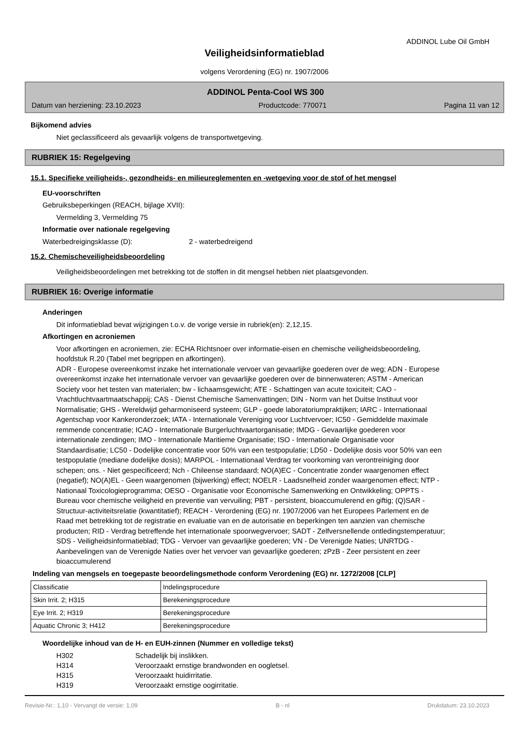ADDINOL Lube Oil GmbH
Veiligheidsinformatieblad
volgens Verordening (EG) nr. 1907/2006
ADDINOL Penta-Cool WS 300
Datum van herziening: 23.10.2023 Productcode: 770071 Pagina 11 van 12
Bijkomend advies
Niet geclassificeerd als gevaarlijk volgens de transportwetgeving.
RUBRIEK 15: Regelgeving
15.1. Specifieke veiligheids-, gezondheids- en milieureglementen en -wetgeving voor de stof of het mengsel
EU-voorschriften
Gebruiksbeperkingen (REACH, bijlage XVII):
Vermelding 3, Vermelding 75
Informatie over nationale regelgeving
Waterbedreigingsklasse (D): 2 - waterbedreigend
15.2. Chemischeveiligheidsbeoordeling
Veiligheidsbeoordelingen met betrekking tot de stoffen in dit mengsel hebben niet plaatsgevonden.
RUBRIEK 16: Overige informatie
Anderingen
Dit informatieblad bevat wijzigingen t.o.v. de vorige versie in rubriek(en): 2,12,15.
Afkortingen en acroniemen
Voor afkortingen en acroniemen, zie: ECHA Richtsnoer over informatie-eisen en chemische veiligheidsbeoordeling, hoofdstuk R.20 (Tabel met begrippen en afkortingen).
ADR - Europese overeenkomst inzake het internationale vervoer van gevaarlijke goederen over de weg; ADN - Europese overeenkomst inzake het internationale vervoer van gevaarlijke goederen over de binnenwateren; ASTM - American Society voor het testen van materialen; bw - lichaamsgewicht; ATE - Schattingen van acute toxiciteit; CAO - Vrachtluchtvaartmaatschappij; CAS - Dienst Chemische Samenvattingen; DIN - Norm van het Duitse Instituut voor Normalisatie; GHS - Wereldwijd geharmoniseerd systeem; GLP - goede laboratoriumpraktijken; IARC - Internationaal Agentschap voor Kankeronderzoek; IATA - Internationale Vereniging voor Luchtvervoer; IC50 - Gemiddelde maximale remmende concentratie; ICAO - Internationale Burgerluchtvaartorganisatie; IMDG - Gevaarlijke goederen voor internationale zendingen; IMO - Internationale Maritieme Organisatie; ISO - Internationale Organisatie voor Standaardisatie; LC50 - Dodelijke concentratie voor 50% van een testpopulatie; LD50 - Dodelijke dosis voor 50% van een testpopulatie (mediane dodelijke dosis); MARPOL - Internationaal Verdrag ter voorkoming van verontreiniging door schepen; ons. - Niet gespecificeerd; Nch - Chileense standaard; NO(A)EC - Concentratie zonder waargenomen effect (negatief); NO(A)EL - Geen waargenomen (bijwerking) effect; NOELR - Laadsnelheid zonder waargenomen effect; NTP - Nationaal Toxicologieprogramma; OESO - Organisatie voor Economische Samenwerking en Ontwikkeling; OPPTS - Bureau voor chemische veiligheid en preventie van vervuiling; PBT - persistent, bioaccumulerend en giftig; (Q)SAR - Structuur-activiteitsrelatie (kwantitatief); REACH - Verordening (EG) nr. 1907/2006 van het Europees Parlement en de Raad met betrekking tot de registratie en evaluatie van en de autorisatie en beperkingen ten aanzien van chemische producten; RID - Verdrag betreffende het internationale spoorwegvervoer; SADT - Zelfversnellende ontledingstemperatuur; SDS - Veiligheidsinformatieblad; TDG - Vervoer van gevaarlijke goederen; VN - De Verenigde Naties; UNRTDG - Aanbevelingen van de Verenigde Naties over het vervoer van gevaarlijke goederen; zPzB - Zeer persistent en zeer bioaccumulerend
Indeling van mengsels en toegepaste beoordelingsmethode conform Verordening (EG) nr. 1272/2008 [CLP]
| Classificatie | Indelingsprocedure |
| Skin Irrit. 2; H315 | Berekeningsprocedure |
| Eye Irrit. 2; H319 | Berekeningsprocedure |
| Aquatic Chronic 3; H412 | Berekeningsprocedure |
Woordelijke inhoud van de H- en EUH-zinnen (Nummer en volledige tekst)
H302 Schadelijk bij inslikken.
H314 Veroorzaakt ernstige brandwonden en oogletsel.
H315 Veroorzaakt huidirritatie.
H319 Veroorzaakt ernstige oogirritatie.
Revisie-Nr.: 1,10 - Vervangt de versie: 1,09 B - nl Drukdatum: 23.10.2023